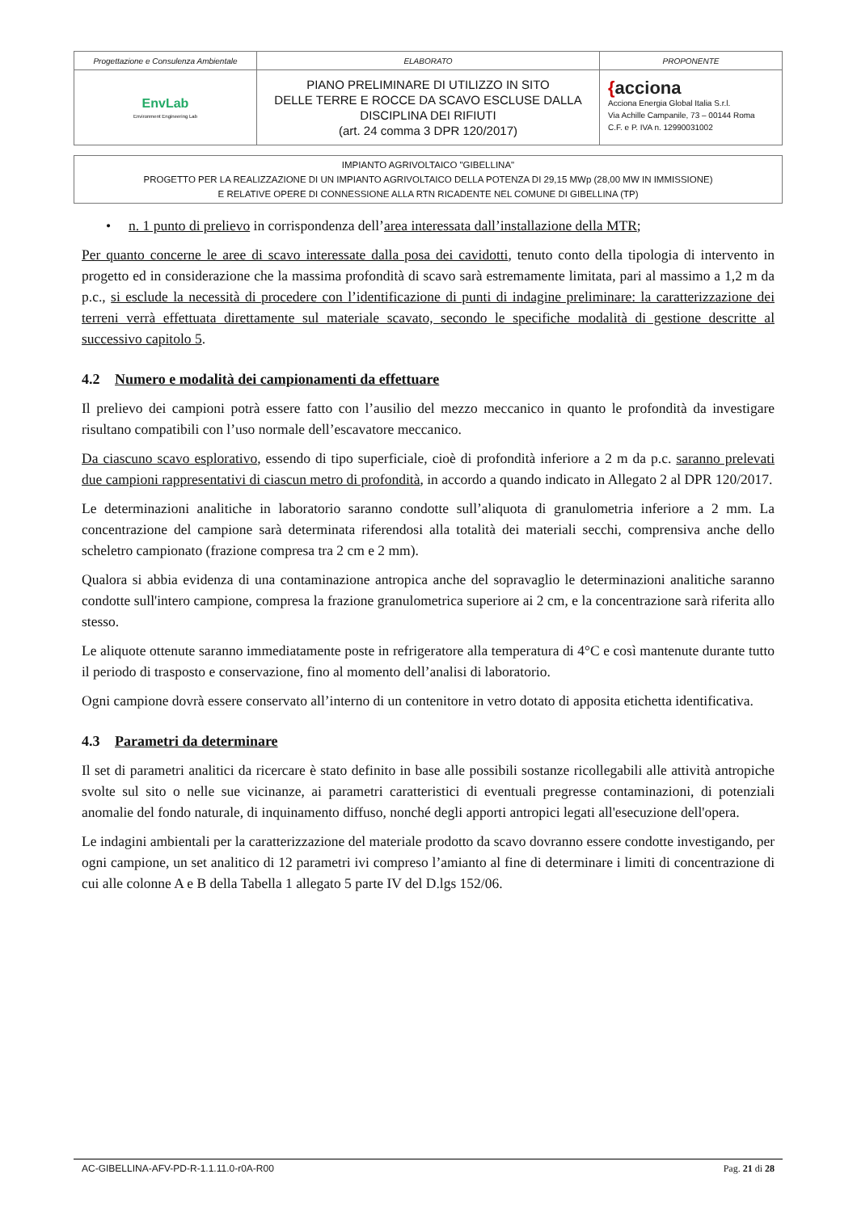| Progettazione e Consulenza Ambientale | ELABORATO | PROPONENTE |
| EnvLab Environment Engineering Lab | PIANO PRELIMINARE DI UTILIZZO IN SITO DELLE TERRE E ROCCE DA SCAVO ESCLUSE DALLA DISCIPLINA DEI RIFIUTI (art. 24 comma 3 DPR 120/2017) | { acciona Acciona Energia Global Italia S.r.l. Via Achille Campanile, 73 – 00144 Roma C.F. e P. IVA n. 12990031002 |
IMPIANTO AGRIVOLTAICO "GIBELLINA"
PROGETTO PER LA REALIZZAZIONE DI UN IMPIANTO AGRIVOLTAICO DELLA POTENZA DI 29,15 MWp (28,00 MW IN IMMISSIONE)
E RELATIVE OPERE DI CONNESSIONE ALLA RTN RICADENTE NEL COMUNE DI GIBELLINA (TP)
• n. 1 punto di prelievo in corrispondenza dell’area interessata dall’installazione della MTR;
Per quanto concerne le aree di scavo interessate dalla posa dei cavidotti, tenuto conto della tipologia di intervento in progetto ed in considerazione che la massima profondità di scavo sarà estremamente limitata, pari al massimo a 1,2 m da p.c., si esclude la necessità di procedere con l’identificazione di punti di indagine preliminare: la caratterizzazione dei terreni verrà effettuata direttamente sul materiale scavato, secondo le specifiche modalità di gestione descritte al successivo capitolo 5.
4.2 Numero e modalità dei campionamenti da effettuare
Il prelievo dei campioni potrà essere fatto con l’ausilio del mezzo meccanico in quanto le profondità da investigare risultano compatibili con l’uso normale dell’escavatore meccanico.
Da ciascuno scavo esplorativo, essendo di tipo superficiale, cioè di profondità inferiore a 2 m da p.c. saranno prelevati due campioni rappresentativi di ciascun metro di profondità, in accordo a quando indicato in Allegato 2 al DPR 120/2017.
Le determinazioni analitiche in laboratorio saranno condotte sull’aliquota di granulometria inferiore a 2 mm. La concentrazione del campione sarà determinata riferendosi alla totalità dei materiali secchi, comprensiva anche dello scheletro campionato (frazione compresa tra 2 cm e 2 mm).
Qualora si abbia evidenza di una contaminazione antropica anche del sopravaglio le determinazioni analitiche saranno condotte sull'intero campione, compresa la frazione granulometrica superiore ai 2 cm, e la concentrazione sarà riferita allo stesso.
Le aliquote ottenute saranno immediatamente poste in refrigeratore alla temperatura di 4°C e così mantenute durante tutto il periodo di trasposto e conservazione, fino al momento dell’analisi di laboratorio.
Ogni campione dovrà essere conservato all’interno di un contenitore in vetro dotato di apposita etichetta identificativa.
4.3 Parametri da determinare
Il set di parametri analitici da ricercare è stato definito in base alle possibili sostanze ricollegabili alle attività antropiche svolte sul sito o nelle sue vicinanze, ai parametri caratteristici di eventuali pregresse contaminazioni, di potenziali anomalie del fondo naturale, di inquinamento diffuso, nonché degli apporti antropici legati all'esecuzione dell'opera.
Le indagini ambientali per la caratterizzazione del materiale prodotto da scavo dovranno essere condotte investigando, per ogni campione, un set analitico di 12 parametri ivi compreso l’amianto al fine di determinare i limiti di concentrazione di cui alle colonne A e B della Tabella 1 allegato 5 parte IV del D.lgs 152/06.
AC-GIBELLINA-AFV-PD-R-1.1.11.0-r0A-R00 Pag. 21 di 28